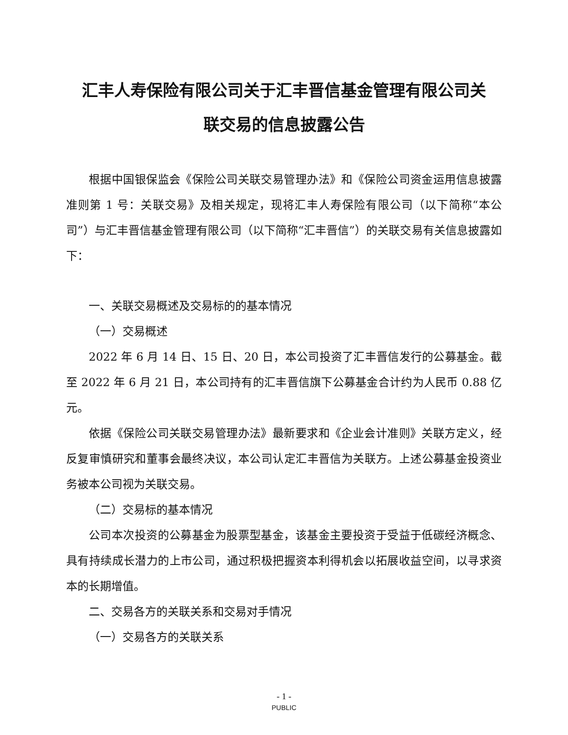汇丰人寿保险有限公司关于汇丰晋信基金管理有限公司关
联交易的信息披露公告
根据中国银保监会《保险公司关联交易管理办法》和《保险公司资金运用信息披露准则第 1 号：关联交易》及相关规定，现将汇丰人寿保险有限公司（以下简称“本公司”）与汇丰晋信基金管理有限公司（以下简称“汇丰晋信”）的关联交易有关信息披露如下：
一、关联交易概述及交易标的的基本情况
（一）交易概述
2022 年 6 月 14 日、15 日、20 日，本公司投资了汇丰晋信发行的公募基金。截至 2022 年 6 月 21 日，本公司持有的汇丰晋信旗下公募基金合计约为人民币 0.88 亿元。
依据《保险公司关联交易管理办法》最新要求和《企业会计准则》关联方定义，经反复审慎研究和董事会最终决议，本公司认定汇丰晋信为关联方。上述公募基金投资业务被本公司视为关联交易。
（二）交易标的基本情况
公司本次投资的公募基金为股票型基金，该基金主要投资于受益于低碳经济概念、具有持续成长潜力的上市公司，通过积极把握资本利得机会以拓展收益空间，以寻求资本的长期增值。
二、交易各方的关联关系和交易对手情况
（一）交易各方的关联关系
- 1 -
PUBLIC